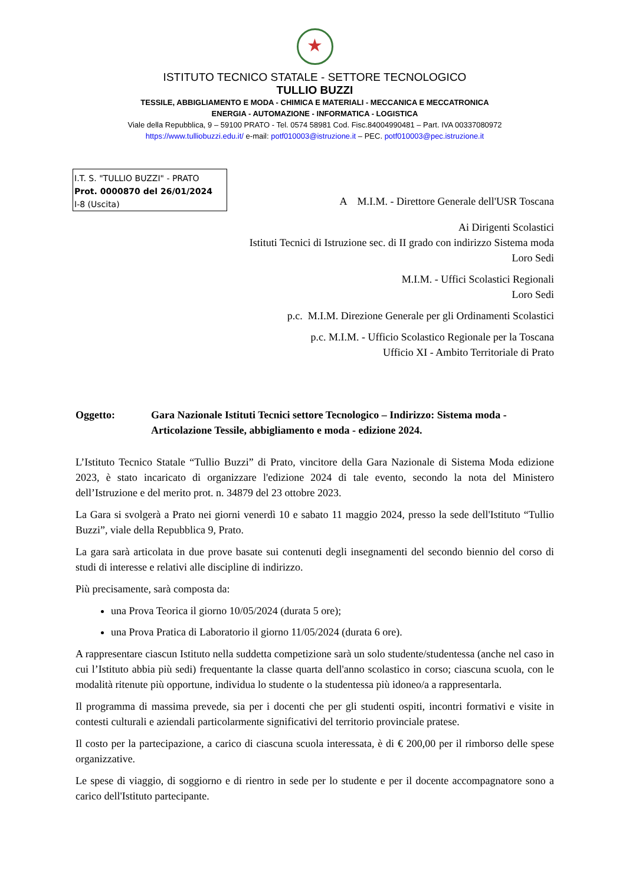★
ISTITUTO TECNICO STATALE - SETTORE TECNOLOGICO
TULLIO BUZZI
TESSILE, ABBIGLIAMENTO E MODA - CHIMICA E MATERIALI - MECCANICA E MECCATRONICA
ENERGIA - AUTOMAZIONE - INFORMATICA - LOGISTICA
Viale della Repubblica, 9 – 59100 PRATO - Tel. 0574 58981 Cod. Fisc.84004990481 – Part. IVA 00337080972
https://www.tulliobuzzi.edu.it/ e-mail: potf010003@istruzione.it – PEC. potf010003@pec.istruzione.it
I.T. S. "TULLIO BUZZI" - PRATO
Prot. 0000870 del 26/01/2024
I-8 (Uscita)
A M.I.M. - Direttore Generale dell'USR Toscana
Ai Dirigenti Scolastici
Istituti Tecnici di Istruzione sec. di II grado con indirizzo Sistema moda
Loro Sedi
M.I.M. - Uffici Scolastici Regionali
Loro Sedi
p.c. M.I.M. Direzione Generale per gli Ordinamenti Scolastici
p.c. M.I.M. - Ufficio Scolastico Regionale per la Toscana
Ufficio XI - Ambito Territoriale di Prato
Oggetto: Gara Nazionale Istituti Tecnici settore Tecnologico – Indirizzo: Sistema moda - Articolazione Tessile, abbigliamento e moda - edizione 2024.
L’Istituto Tecnico Statale “Tullio Buzzi” di Prato, vincitore della Gara Nazionale di Sistema Moda edizione 2023, è stato incaricato di organizzare l'edizione 2024 di tale evento, secondo la nota del Ministero dell’Istruzione e del merito prot. n. 34879 del 23 ottobre 2023.
La Gara si svolgerà a Prato nei giorni venerdì 10 e sabato 11 maggio 2024, presso la sede dell'Istituto “Tullio Buzzi”, viale della Repubblica 9, Prato.
La gara sarà articolata in due prove basate sui contenuti degli insegnamenti del secondo biennio del corso di studi di interesse e relativi alle discipline di indirizzo.
Più precisamente, sarà composta da:
una Prova Teorica il giorno 10/05/2024 (durata 5 ore);
una Prova Pratica di Laboratorio il giorno 11/05/2024 (durata 6 ore).
A rappresentare ciascun Istituto nella suddetta competizione sarà un solo studente/studentessa (anche nel caso in cui l’Istituto abbia più sedi) frequentante la classe quarta dell'anno scolastico in corso; ciascuna scuola, con le modalità ritenute più opportune, individua lo studente o la studentessa più idoneo/a a rappresentarla.
Il programma di massima prevede, sia per i docenti che per gli studenti ospiti, incontri formativi e visite in contesti culturali e aziendali particolarmente significativi del territorio provinciale pratese.
Il costo per la partecipazione, a carico di ciascuna scuola interessata, è di € 200,00 per il rimborso delle spese organizzative.
Le spese di viaggio, di soggiorno e di rientro in sede per lo studente e per il docente accompagnatore sono a carico dell'Istituto partecipante.